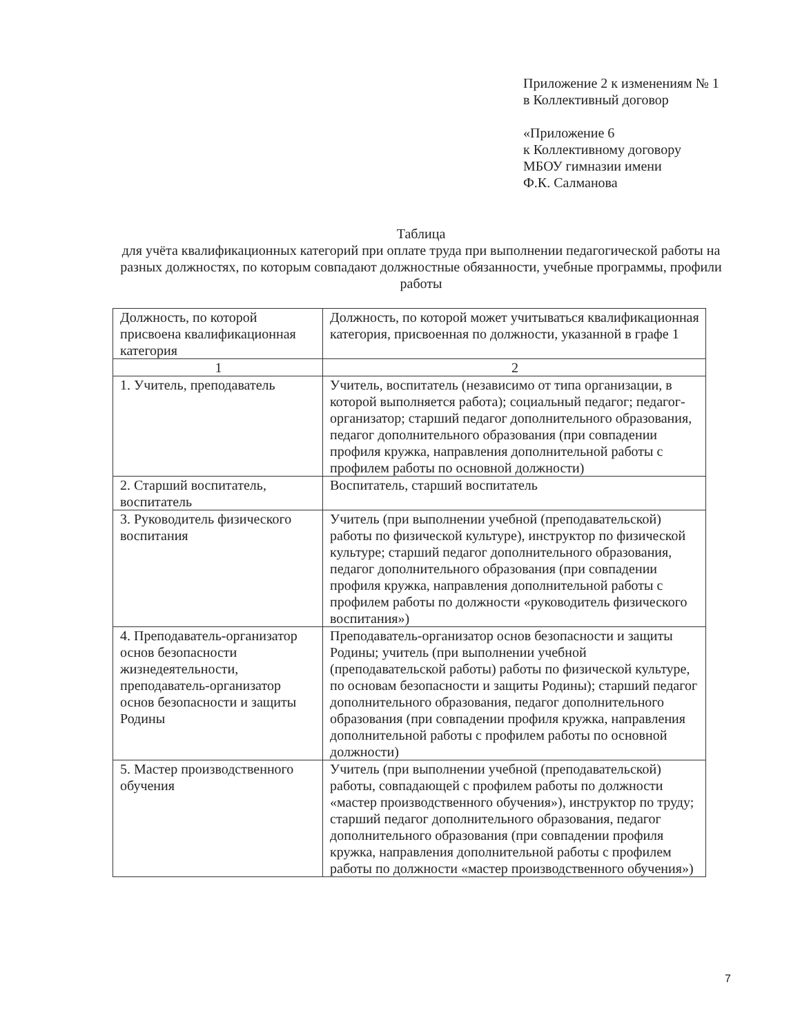Приложение 2 к изменениям № 1
в Коллективный договор
«Приложение 6
к Коллективному договору
МБОУ гимназии имени
Ф.К. Салманова
Таблица
для учёта квалификационных категорий при оплате труда при выполнении педагогической работы на разных должностях, по которым совпадают должностные обязанности, учебные программы, профили работы
| Должность, по которой присвоена квалификационная категория | Должность, по которой может учитываться квалификационная категория, присвоенная по должности, указанной в графе 1 |
| --- | --- |
| 1 | 2 |
| 1. Учитель, преподаватель | Учитель, воспитатель (независимо от типа организации, в которой выполняется работа); социальный педагог; педагог-организатор; старший педагог дополнительного образования, педагог дополнительного образования (при совпадении профиля кружка, направления дополнительной работы с профилем работы по основной должности) |
| 2. Старший воспитатель, воспитатель | Воспитатель, старший воспитатель |
| 3. Руководитель физического воспитания | Учитель (при выполнении учебной (преподавательской) работы по физической культуре), инструктор по физической культуре; старший педагог дополнительного образования, педагог дополнительного образования (при совпадении профиля кружка, направления дополнительной работы с профилем работы по должности «руководитель физического воспитания») |
| 4. Преподаватель-организатор основ безопасности жизнедеятельности, преподаватель-организатор основ безопасности и защиты Родины | Преподаватель-организатор основ безопасности и защиты Родины; учитель (при выполнении учебной (преподавательской работы) работы по физической культуре, по основам безопасности и защиты Родины); старший педагог дополнительного образования, педагог дополнительного образования (при совпадении профиля кружка, направления дополнительной работы с профилем работы по основной должности) |
| 5. Мастер производственного обучения | Учитель (при выполнении учебной (преподавательской) работы, совпадающей с профилем работы по должности «мастер производственного обучения»), инструктор по труду; старший педагог дополнительного образования, педагог дополнительного образования (при совпадении профиля кружка, направления дополнительной работы с профилем работы по должности «мастер производственного обучения») |
7